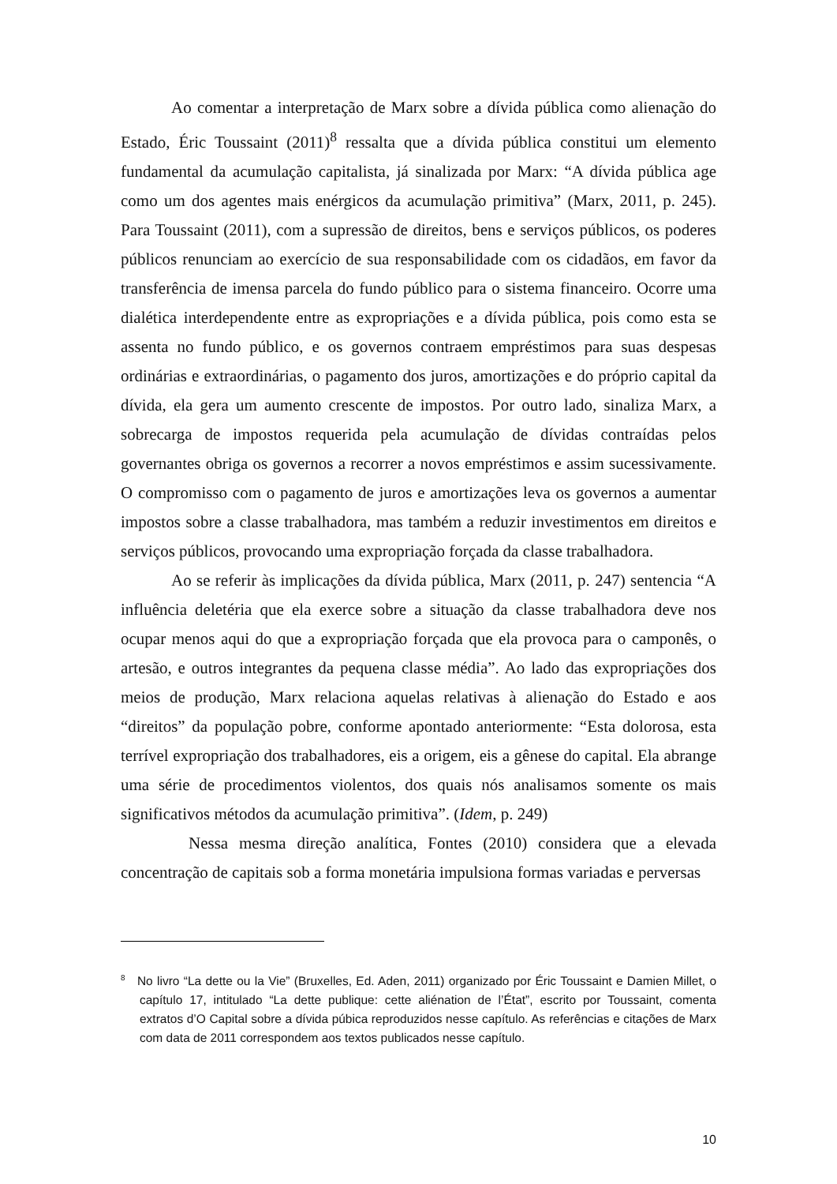Ao comentar a interpretação de Marx sobre a dívida pública como alienação do Estado, Éric Toussaint (2011)<sup>8</sup> ressalta que a dívida pública constitui um elemento fundamental da acumulação capitalista, já sinalizada por Marx: “A dívida pública age como um dos agentes mais enérgicos da acumulação primitiva” (Marx, 2011, p. 245). Para Toussaint (2011), com a supressão de direitos, bens e serviços públicos, os poderes públicos renunciam ao exercício de sua responsabilidade com os cidadãos, em favor da transferência de imensa parcela do fundo público para o sistema financeiro. Ocorre uma dialética interdependente entre as expropriações e a dívida pública, pois como esta se assenta no fundo público, e os governos contraem empréstimos para suas despesas ordinárias e extraordinárias, o pagamento dos juros, amortizações e do próprio capital da dívida, ela gera um aumento crescente de impostos. Por outro lado, sinaliza Marx, a sobrecarga de impostos requerida pela acumulação de dívidas contraídas pelos governantes obriga os governos a recorrer a novos empréstimos e assim sucessivamente. O compromisso com o pagamento de juros e amortizações leva os governos a aumentar impostos sobre a classe trabalhadora, mas também a reduzir investimentos em direitos e serviços públicos, provocando uma expropriação forçada da classe trabalhadora.
Ao se referir às implicações da dívida pública, Marx (2011, p. 247) sentencia “A influência deletéria que ela exerce sobre a situação da classe trabalhadora deve nos ocupar menos aqui do que a expropriação forçada que ela provoca para o camponês, o artesão, e outros integrantes da pequena classe média”. Ao lado das expropriações dos meios de produção, Marx relaciona aquelas relativas à alienação do Estado e aos “direitos” da população pobre, conforme apontado anteriormente: “Esta dolorosa, esta terrível expropriação dos trabalhadores, eis a origem, eis a gênese do capital. Ela abrange uma série de procedimentos violentos, dos quais nós analisamos somente os mais significativos métodos da acumulação primitiva”. (Idem, p. 249)
Nessa mesma direção analítica, Fontes (2010) considera que a elevada concentração de capitais sob a forma monetária impulsiona formas variadas e perversas
<sup>8</sup> No livro “La dette ou la Vie” (Bruxelles, Ed. Aden, 2011) organizado por Éric Toussaint e Damien Millet, o capítulo 17, intitulado “La dette publique: cette aliénation de l’État”, escrito por Toussaint, comenta extratos d’O Capital sobre a dívida púbica reproduzidos nesse capítulo. As referências e citações de Marx com data de 2011 correspondem aos textos publicados nesse capítulo.
10